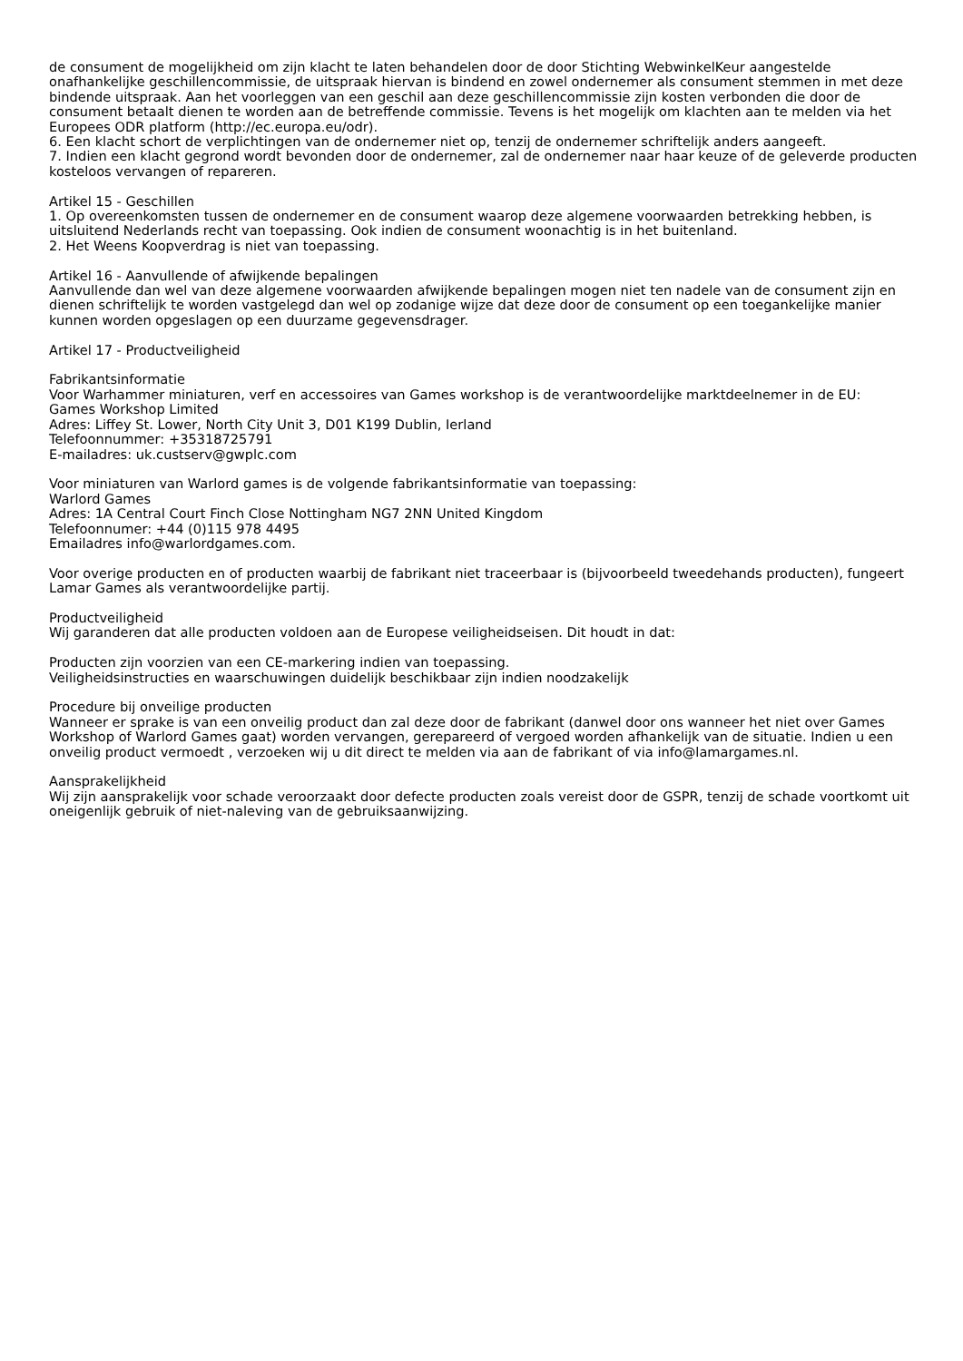de consument de mogelijkheid om zijn klacht te laten behandelen door de door Stichting WebwinkelKeur aangestelde onafhankelijke geschillencommissie, de uitspraak hiervan is bindend en zowel ondernemer als consument stemmen in met deze bindende uitspraak. Aan het voorleggen van een geschil aan deze geschillencommissie zijn kosten verbonden die door de consument betaalt dienen te worden aan de betreffende commissie. Tevens is het mogelijk om klachten aan te melden via het Europees ODR platform (http://ec.europa.eu/odr).
6. Een klacht schort de verplichtingen van de ondernemer niet op, tenzij de ondernemer schriftelijk anders aangeeft.
7. Indien een klacht gegrond wordt bevonden door de ondernemer, zal de ondernemer naar haar keuze of de geleverde producten kosteloos vervangen of repareren.
Artikel 15 - Geschillen
1. Op overeenkomsten tussen de ondernemer en de consument waarop deze algemene voorwaarden betrekking hebben, is uitsluitend Nederlands recht van toepassing. Ook indien de consument woonachtig is in het buitenland.
2. Het Weens Koopverdrag is niet van toepassing.
Artikel 16 - Aanvullende of afwijkende bepalingen
Aanvullende dan wel van deze algemene voorwaarden afwijkende bepalingen mogen niet ten nadele van de consument zijn en dienen schriftelijk te worden vastgelegd dan wel op zodanige wijze dat deze door de consument op een toegankelijke manier kunnen worden opgeslagen op een duurzame gegevensdrager.
Artikel 17 - Productveiligheid
Fabrikantsinformatie
Voor Warhammer miniaturen, verf en accessoires van Games workshop is de verantwoordelijke marktdeelnemer in de EU:
Games Workshop Limited
Adres: Liffey St. Lower, North City Unit 3, D01 K199 Dublin, Ierland
Telefoonnummer: +35318725791
E-mailadres: uk.custserv@gwplc.com
Voor miniaturen van Warlord games is de volgende fabrikantsinformatie van toepassing:
Warlord Games
Adres: 1A Central Court Finch Close Nottingham NG7 2NN United Kingdom
Telefoonnumer: +44 (0)115 978 4495
Emailadres info@warlordgames.com.
Voor overige producten en of producten waarbij de fabrikant niet traceerbaar is (bijvoorbeeld tweedehands producten), fungeert Lamar Games als verantwoordelijke partij.
Productveiligheid
Wij garanderen dat alle producten voldoen aan de Europese veiligheidseisen. Dit houdt in dat:
Producten zijn voorzien van een CE-markering indien van toepassing.
Veiligheidsinstructies en waarschuwingen duidelijk beschikbaar zijn indien noodzakelijk
Procedure bij onveilige producten
Wanneer er sprake is van een onveilig product dan zal deze door de fabrikant (danwel door ons wanneer het niet over Games Workshop of Warlord Games gaat) worden vervangen, gerepareerd of vergoed worden afhankelijk van de situatie. Indien u een onveilig product vermoedt , verzoeken wij u dit direct te melden via aan de fabrikant of via info@lamargames.nl.
Aansprakelijkheid
Wij zijn aansprakelijk voor schade veroorzaakt door defecte producten zoals vereist door de GSPR, tenzij de schade voortkomt uit oneigenlijk gebruik of niet-naleving van de gebruiksaanwijzing.